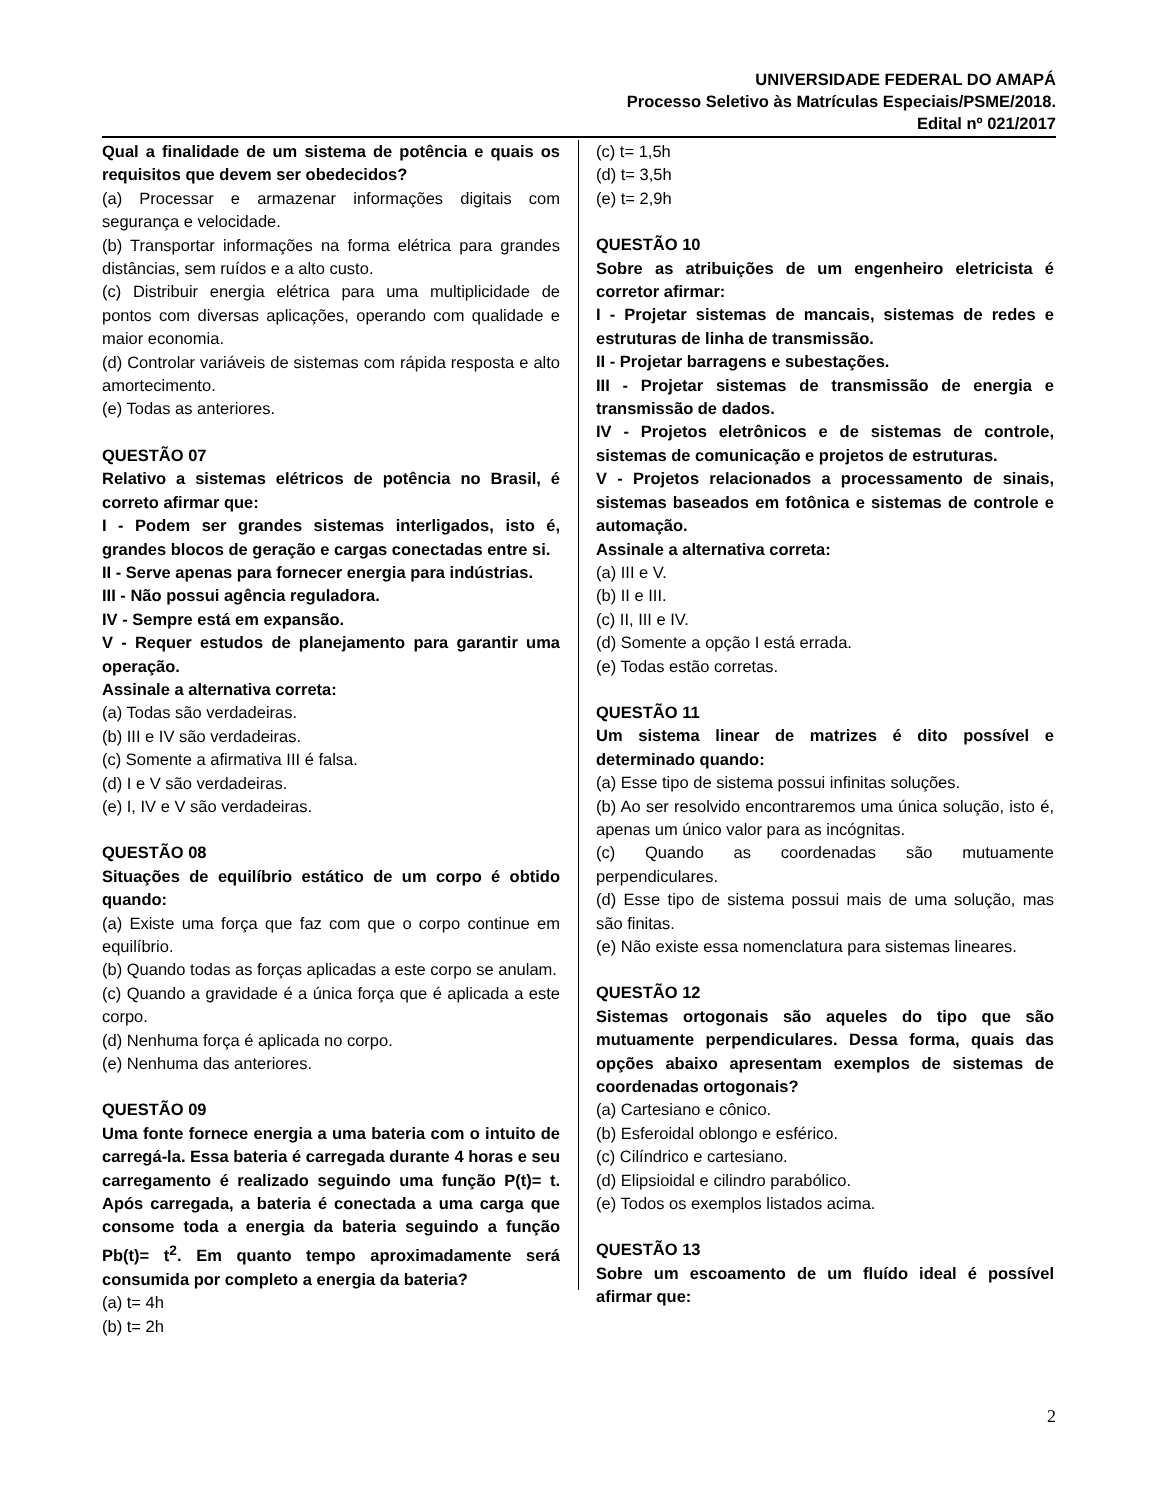UNIVERSIDADE FEDERAL DO AMAPÁ
Processo Seletivo às Matrículas Especiais/PSME/2018.
Edital nº 021/2017
Qual a finalidade de um sistema de potência e quais os requisitos que devem ser obedecidos?
(a) Processar e armazenar informações digitais com segurança e velocidade.
(b) Transportar informações na forma elétrica para grandes distâncias, sem ruídos e a alto custo.
(c) Distribuir energia elétrica para uma multiplicidade de pontos com diversas aplicações, operando com qualidade e maior economia.
(d) Controlar variáveis de sistemas com rápida resposta e alto amortecimento.
(e) Todas as anteriores.
QUESTÃO 07
Relativo a sistemas elétricos de potência no Brasil, é correto afirmar que:
I - Podem ser grandes sistemas interligados, isto é, grandes blocos de geração e cargas conectadas entre si.
II - Serve apenas para fornecer energia para indústrias.
III - Não possui agência reguladora.
IV - Sempre está em expansão.
V - Requer estudos de planejamento para garantir uma operação.
Assinale a alternativa correta:
(a) Todas são verdadeiras.
(b) III e IV são verdadeiras.
(c) Somente a afirmativa III é falsa.
(d) I e V são verdadeiras.
(e) I, IV e V são verdadeiras.
QUESTÃO 08
Situações de equilíbrio estático de um corpo é obtido quando:
(a) Existe uma força que faz com que o corpo continue em equilíbrio.
(b) Quando todas as forças aplicadas a este corpo se anulam.
(c) Quando a gravidade é a única força que é aplicada a este corpo.
(d) Nenhuma força é aplicada no corpo.
(e) Nenhuma das anteriores.
QUESTÃO 09
Uma fonte fornece energia a uma bateria com o intuito de carregá-la. Essa bateria é carregada durante 4 horas e seu carregamento é realizado seguindo uma função P(t)= t. Após carregada, a bateria é conectada a uma carga que consome toda a energia da bateria seguindo a função Pb(t)= t<sup>2</sup>. Em quanto tempo aproximadamente será consumida por completo a energia da bateria?
(a) t= 4h
(b) t= 2h
(c) t= 1,5h
(d) t= 3,5h
(e) t= 2,9h
QUESTÃO 10
Sobre as atribuições de um engenheiro eletricista é corretor afirmar:
I - Projetar sistemas de mancais, sistemas de redes e estruturas de linha de transmissão.
II - Projetar barragens e subestações.
III - Projetar sistemas de transmissão de energia e transmissão de dados.
IV - Projetos eletrônicos e de sistemas de controle, sistemas de comunicação e projetos de estruturas.
V - Projetos relacionados a processamento de sinais, sistemas baseados em fotônica e sistemas de controle e automação.
Assinale a alternativa correta:
(a) III e V.
(b) II e III.
(c) II, III e IV.
(d) Somente a opção I está errada.
(e) Todas estão corretas.
QUESTÃO 11
Um sistema linear de matrizes é dito possível e determinado quando:
(a) Esse tipo de sistema possui infinitas soluções.
(b) Ao ser resolvido encontraremos uma única solução, isto é, apenas um único valor para as incógnitas.
(c) Quando as coordenadas são mutuamente perpendiculares.
(d) Esse tipo de sistema possui mais de uma solução, mas são finitas.
(e) Não existe essa nomenclatura para sistemas lineares.
QUESTÃO 12
Sistemas ortogonais são aqueles do tipo que são mutuamente perpendiculares. Dessa forma, quais das opções abaixo apresentam exemplos de sistemas de coordenadas ortogonais?
(a) Cartesiano e cônico.
(b) Esferoidal oblongo e esférico.
(c) Cilíndrico e cartesiano.
(d) Elipsioidal e cilindro parabólico.
(e) Todos os exemplos listados acima.
QUESTÃO 13
Sobre um escoamento de um fluído ideal é possível afirmar que:
2